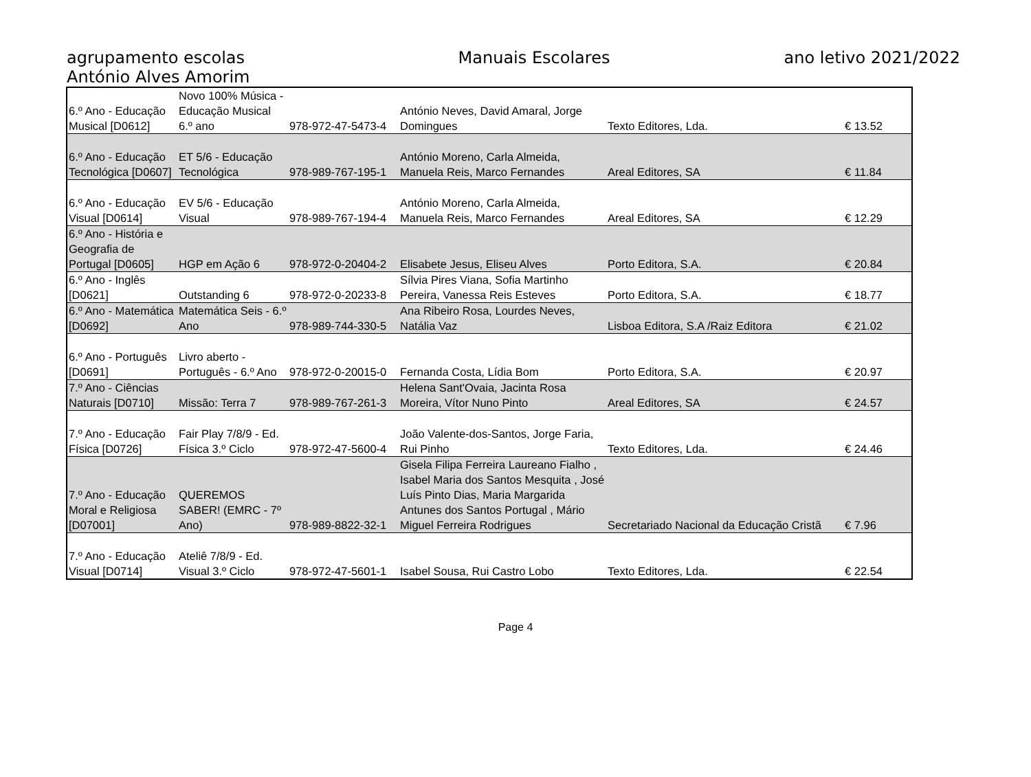agrupamento escolas
António Alves Amorim
Manuais Escolares ano letivo 2021/2022
| 6.º Ano - Educação Musical [D0612] | Novo 100% Música - Educação Musical 6.º ano | 978-972-47-5473-4 | António Neves, David Amaral, Jorge Domingues | Texto Editores, Lda. | € 13.52 |
| 6.º Ano - Educação Tecnológica [D0607] | ET 5/6 - Educação Tecnológica | 978-989-767-195-1 | António Moreno, Carla Almeida, Manuela Reis, Marco Fernandes | Areal Editores, SA | € 11.84 |
| 6.º Ano - Educação Visual [D0614] | EV 5/6 - Educação Visual | 978-989-767-194-4 | António Moreno, Carla Almeida, Manuela Reis, Marco Fernandes | Areal Editores, SA | € 12.29 |
| 6.º Ano - História e Geografia de Portugal [D0605] | HGP em Ação 6 | 978-972-0-20404-2 | Elisabete Jesus, Eliseu Alves | Porto Editora, S.A. | € 20.84 |
| 6.º Ano - Inglês [D0621] | Outstanding 6 | 978-972-0-20233-8 | Sílvia Pires Viana, Sofia Martinho Pereira, Vanessa Reis Esteves | Porto Editora, S.A. | € 18.77 |
| 6.º Ano - Matemática [D0692] | Matemática Seis - 6.º Ano | 978-989-744-330-5 | Ana Ribeiro Rosa, Lourdes Neves, Natália Vaz | Lisboa Editora, S.A /Raiz Editora | € 21.02 |
| 6.º Ano - Português [D0691] | Livro aberto - Português - 6.º Ano | 978-972-0-20015-0 | Fernanda Costa, Lídia Bom | Porto Editora, S.A. | € 20.97 |
| 7.º Ano - Ciências Naturais [D0710] | Missão: Terra 7 | 978-989-767-261-3 | Helena Sant'Ovaia, Jacinta Rosa Moreira, Vítor Nuno Pinto | Areal Editores, SA | € 24.57 |
| 7.º Ano - Educação Física [D0726] | Fair Play 7/8/9 - Ed. Física 3.º Ciclo | 978-972-47-5600-4 | João Valente-dos-Santos, Jorge Faria, Rui Pinho | Texto Editores, Lda. | € 24.46 |
| 7.º Ano - Educação Moral e Religiosa [D07001] | QUEREMOS SABER! (EMRC - 7º Ano) | 978-989-8822-32-1 | Gisela Filipa Ferreira Laureano Fialho , Isabel Maria dos Santos Mesquita , José Luís Pinto Dias, Maria Margarida Antunes dos Santos Portugal , Mário Miguel Ferreira Rodrigues | Secretariado Nacional da Educação Cristã | € 7.96 |
| 7.º Ano - Educação Visual [D0714] | Ateliê 7/8/9 - Ed. Visual 3.º Ciclo | 978-972-47-5601-1 | Isabel Sousa, Rui Castro Lobo | Texto Editores, Lda. | € 22.54 |
Page 4